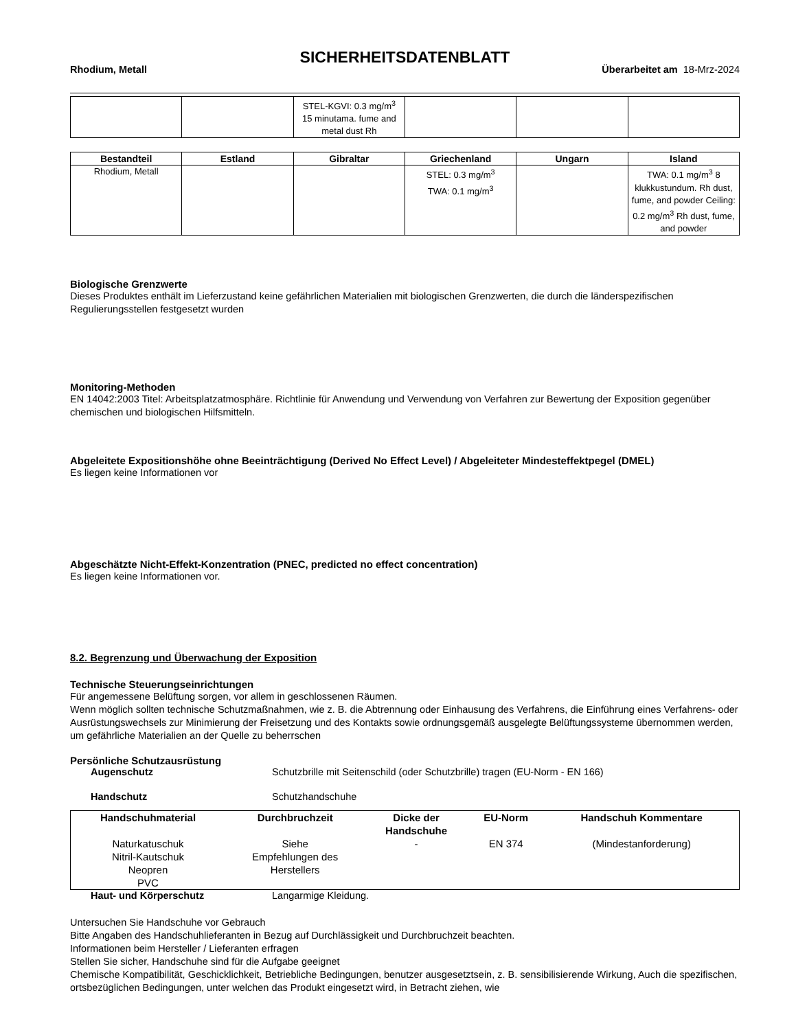SICHERHEITSDATENBLATT
Rhodium, Metall Überarbeitet am 18-Mrz-2024
| | | STEL-KGVI: 0.3 mg/m<sup>3</sup> 15 minutama. fume and metal dust Rh | | | |
| Bestandteil | Estland | Gibraltar | Griechenland | Ungarn | Island |
| --- | --- | --- | --- | --- | --- |
| Rhodium, Metall | | | STEL: 0.3 mg/m<sup>3</sup> TWA: 0.1 mg/m<sup>3</sup> | | TWA: 0.1 mg/m<sup>3</sup> 8 klukkustundum. Rh dust, fume, and powder Ceiling: 0.2 mg/m<sup>3</sup> Rh dust, fume, and powder |
Biologische Grenzwerte
Dieses Produktes enthält im Lieferzustand keine gefährlichen Materialien mit biologischen Grenzwerten, die durch die länderspezifischen Regulierungsstellen festgesetzt wurden
Monitoring-Methoden
EN 14042:2003 Titel: Arbeitsplatzatmosphäre. Richtlinie für Anwendung und Verwendung von Verfahren zur Bewertung der Exposition gegenüber chemischen und biologischen Hilfsmitteln.
Abgeleitete Expositionshöhe ohne Beeinträchtigung (Derived No Effect Level) / Abgeleiteter Mindesteffektpegel (DMEL)
Es liegen keine Informationen vor
Abgeschätzte Nicht-Effekt-Konzentration (PNEC, predicted no effect concentration)
Es liegen keine Informationen vor.
8.2. Begrenzung und Überwachung der Exposition
Technische Steuerungseinrichtungen
Für angemessene Belüftung sorgen, vor allem in geschlossenen Räumen.
Wenn möglich sollten technische Schutzmaßnahmen, wie z. B. die Abtrennung oder Einhausung des Verfahrens, die Einführung eines Verfahrens- oder Ausrüstungswechsels zur Minimierung der Freisetzung und des Kontakts sowie ordnungsgemäß ausgelegte Belüftungssysteme übernommen werden, um gefährliche Materialien an der Quelle zu beherrschen
Persönliche Schutzausrüstung
Augenschutz Schutzbrille mit Seitenschild (oder Schutzbrille) tragen (EU-Norm - EN 166)
Handschutz Schutzhandschuhe
| Handschuhmaterial | Durchbruchzeit | Dicke der Handschuhe | EU-Norm | Handschuh Kommentare |
| --- | --- | --- | --- | --- |
| Naturkatuschuk Nitril-Kautschuk Neopren PVC | Siehe Empfehlungen des Herstellers | - | EN 374 | (Mindestanforderung) |
Haut- und Körperschutz Langarmige Kleidung.
Untersuchen Sie Handschuhe vor Gebrauch
Bitte Angaben des Handschuhlieferanten in Bezug auf Durchlässigkeit und Durchbruchzeit beachten.
Informationen beim Hersteller / Lieferanten erfragen
Stellen Sie sicher, Handschuhe sind für die Aufgabe geeignet
Chemische Kompatibilität, Geschicklichkeit, Betriebliche Bedingungen, benutzer ausgesetztsein, z. B. sensibilisierende Wirkung, Auch die spezifischen, ortsbezüglichen Bedingungen, unter welchen das Produkt eingesetzt wird, in Betracht ziehen, wie